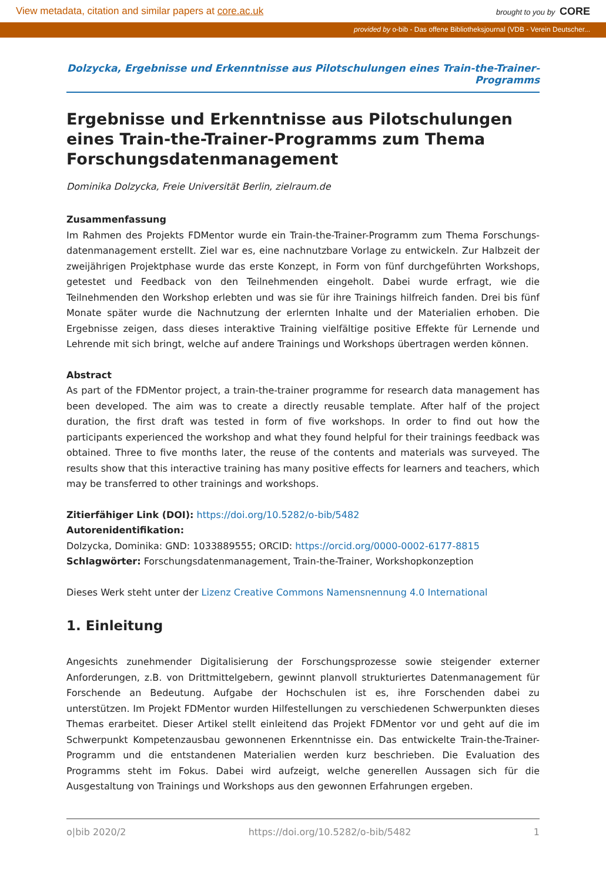View metadata, citation and similar papers at core.ac.uk brought to you by CORE
provided by o-bib - Das offene Bibliotheksjournal (VDB - Verein Deutscher...
Dolzycka, Ergebnisse und Erkenntnisse aus Pilotschulungen eines Train-the-Trainer-Programms
Ergebnisse und Erkenntnisse aus Pilotschulungen
eines Train-the-Trainer-Programms zum Thema
Forschungsdatenmanagement
Dominika Dolzycka, Freie Universität Berlin, zielraum.de
Zusammenfassung
Im Rahmen des Projekts FDMentor wurde ein Train-the-Trainer-Programm zum Thema Forschungs­datenmanagement erstellt. Ziel war es, eine nachnutzbare Vorlage zu entwickeln. Zur Halbzeit der zweijährigen Projektphase wurde das erste Konzept, in Form von fünf durchgeführten Workshops, getestet und Feedback von den Teilnehmenden eingeholt. Dabei wurde erfragt, wie die Teilnehmenden den Workshop erlebten und was sie für ihre Trainings hilfreich fanden. Drei bis fünf Monate später wurde die Nachnutzung der erlernten Inhalte und der Materialien erhoben. Die Ergebnisse zeigen, dass dieses interaktive Training vielfältige positive Effekte für Lernende und Lehrende mit sich bringt, welche auf andere Trainings und Workshops übertragen werden können.
Abstract
As part of the FDMentor project, a train-the-trainer programme for research data management has been developed. The aim was to create a directly reusable template. After half of the project duration, the first draft was tested in form of five workshops. In order to find out how the participants expe­rienced the workshop and what they found helpful for their trainings feedback was obtained. Three to five months later, the reuse of the contents and materials was surveyed. The results show that this interactive training has many positive effects for learners and teachers, which may be transferred to other trainings and workshops.
Zitierfähiger Link (DOI): https://doi.org/10.5282/o-bib/5482
Autorenidentifikation:
Dolzycka, Dominika: GND: 1033889555; ORCID: https://orcid.org/0000-0002-6177-8815
Schlagwörter: Forschungsdatenmanagement, Train-the-Trainer, Workshopkonzeption
Dieses Werk steht unter der Lizenz Creative Commons Namensnennung 4.0 International
1. Einleitung
Angesichts zunehmender Digitalisierung der Forschungsprozesse sowie steigender externer Anforde­rungen, z.B. von Drittmittelgebern, gewinnt planvoll strukturiertes Datenmanagement für Forschende an Bedeutung. Aufgabe der Hochschulen ist es, ihre Forschenden dabei zu unterstützen. Im Projekt FDMentor wurden Hilfestellungen zu verschiedenen Schwerpunkten dieses Themas erarbeitet. Dieser Artikel stellt einleitend das Projekt FDMentor vor und geht auf die im Schwerpunkt Kompetenzausbau gewonnenen Erkenntnisse ein. Das entwickelte Train-the-Trainer-Programm und die entstandenen Materialien werden kurz beschrieben. Die Evaluation des Programms steht im Fokus. Dabei wird aufzeigt, welche generellen Aussagen sich für die Ausgestaltung von Trainings und Workshops aus den gewonnen Erfahrungen ergeben.
o|bib 2020/2 https://doi.org/10.5282/o-bib/5482 1